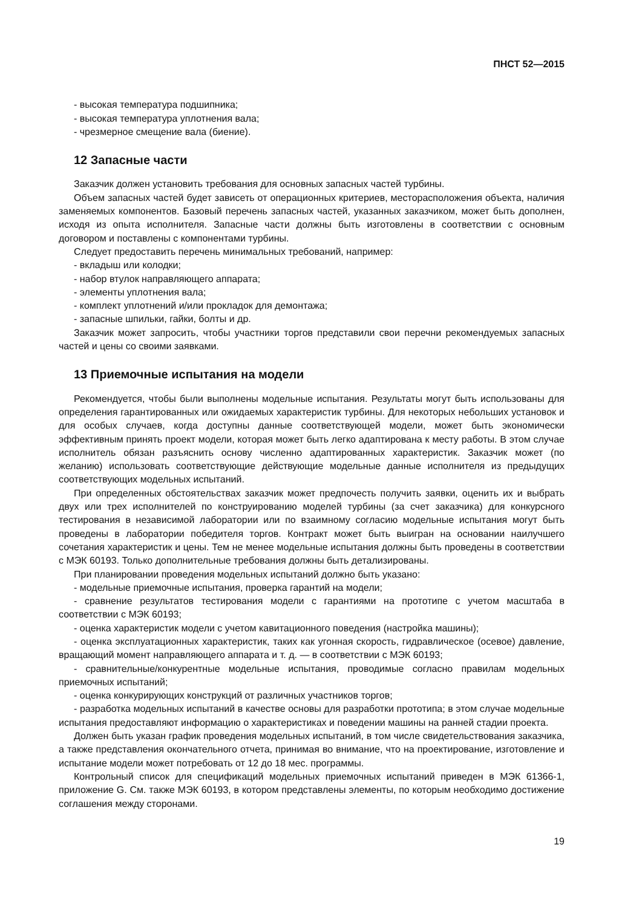ПНСТ 52—2015
- высокая температура подшипника;
- высокая температура уплотнения вала;
- чрезмерное смещение вала (биение).
12 Запасные части
Заказчик должен установить требования для основных запасных частей турбины.
Объем запасных частей будет зависеть от операционных критериев, месторасположения объекта, наличия заменяемых компонентов. Базовый перечень запасных частей, указанных заказчиком, может быть дополнен, исходя из опыта исполнителя. Запасные части должны быть изготовлены в соответствии с основным договором и поставлены с компонентами турбины.
Следует предоставить перечень минимальных требований, например:
- вкладыш или колодки;
- набор втулок направляющего аппарата;
- элементы уплотнения вала;
- комплект уплотнений и/или прокладок для демонтажа;
- запасные шпильки, гайки, болты и др.
Заказчик может запросить, чтобы участники торгов представили свои перечни рекомендуемых запасных частей и цены со своими заявками.
13 Приемочные испытания на модели
Рекомендуется, чтобы были выполнены модельные испытания. Результаты могут быть использованы для определения гарантированных или ожидаемых характеристик турбины. Для некоторых небольших установок и для особых случаев, когда доступны данные соответствующей модели, может быть экономически эффективным принять проект модели, которая может быть легко адаптирована к месту работы. В этом случае исполнитель обязан разъяснить основу численно адаптированных характеристик. Заказчик может (по желанию) использовать соответствующие действующие модельные данные исполнителя из предыдущих соответствующих модельных испытаний.
При определенных обстоятельствах заказчик может предпочесть получить заявки, оценить их и выбрать двух или трех исполнителей по конструированию моделей турбины (за счет заказчика) для конкурсного тестирования в независимой лаборатории или по взаимному согласию модельные испытания могут быть проведены в лаборатории победителя торгов. Контракт может быть выигран на основании наилучшего сочетания характеристик и цены. Тем не менее модельные испытания должны быть проведены в соответствии с МЭК 60193. Только дополнительные требования должны быть детализированы.
При планировании проведения модельных испытаний должно быть указано:
- модельные приемочные испытания, проверка гарантий на модели;
- сравнение результатов тестирования модели с гарантиями на прототипе с учетом масштаба в соответствии с МЭК 60193;
- оценка характеристик модели с учетом кавитационного поведения (настройка машины);
- оценка эксплуатационных характеристик, таких как угонная скорость, гидравлическое (осевое) давление, вращающий момент направляющего аппарата и т. д. — в соответствии с МЭК 60193;
- сравнительные/конкурентные модельные испытания, проводимые согласно правилам модельных приемочных испытаний;
- оценка конкурирующих конструкций от различных участников торгов;
- разработка модельных испытаний в качестве основы для разработки прототипа; в этом случае модельные испытания предоставляют информацию о характеристиках и поведении машины на ранней стадии проекта.
Должен быть указан график проведения модельных испытаний, в том числе свидетельствования заказчика, а также представления окончательного отчета, принимая во внимание, что на проектирование, изготовление и испытание модели может потребовать от 12 до 18 мес. программы.
Контрольный список для спецификаций модельных приемочных испытаний приведен в МЭК 61366-1, приложение G. См. также МЭК 60193, в котором представлены элементы, по которым необходимо достижение соглашения между сторонами.
19